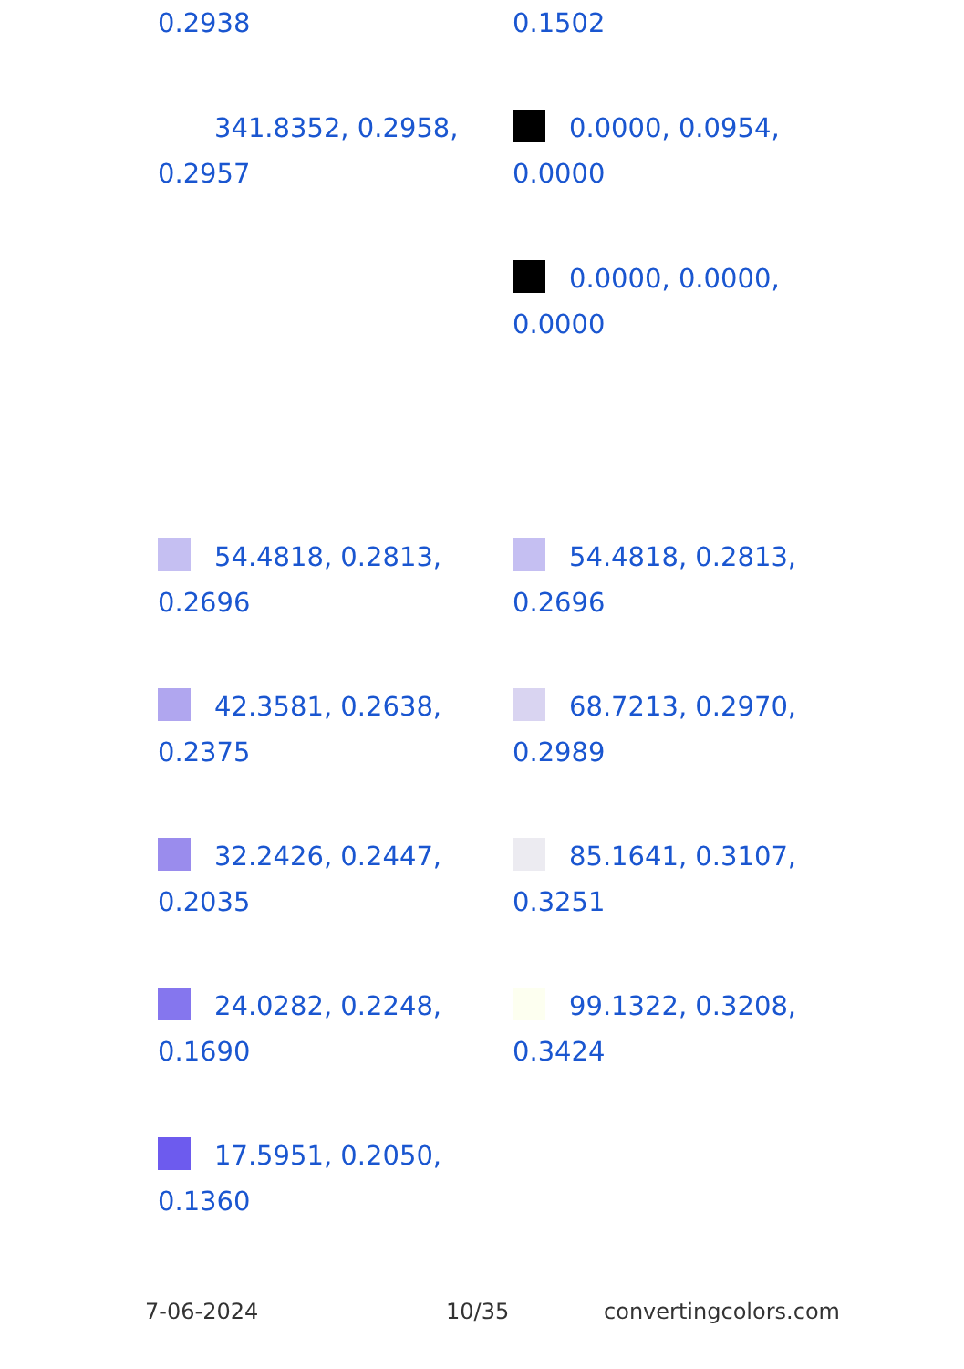0.2938 0.1502
341.8352, 0.2958, 0.2957
0.0000, 0.0954, 0.0000
0.0000, 0.0000, 0.0000
54.4818, 0.2813, 0.2696
54.4818, 0.2813, 0.2696
42.3581, 0.2638, 0.2375
68.7213, 0.2970, 0.2989
32.2426, 0.2447, 0.2035
85.1641, 0.3107, 0.3251
24.0282, 0.2248, 0.1690
99.1322, 0.3208, 0.3424
17.5951, 0.2050, 0.1360
7-06-2024 10/35 convertingcolors.com